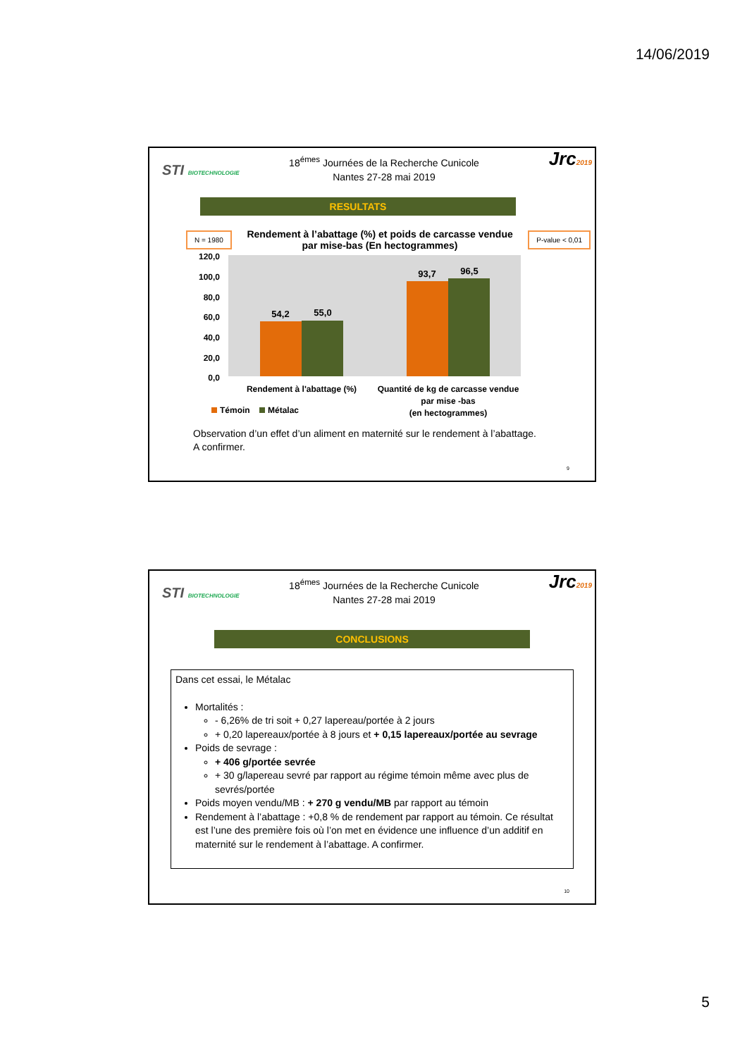14/06/2019
STI BIOTECHNOLOGIE
18<sup>émes</sup> Journées de la Recherche Cunicole
Nantes 27-28 mai 2019
Jrc2019
RESULTATS
N = 1980
Rendement à l’abattage (%) et poids de carcasse vendue
par mise-bas (En hectogrammes)
P-value < 0,01
120,0
100,0
80,0
60,0
40,0
20,0
0,0
54,2
55,0
93,7
96,5
Rendement à l'abattage (%)
Quantité de kg de carcasse vendue
par mise -bas
(en hectogrammes)
Témoin
Métalac
Observation d’un effet d’un aliment en maternité sur le rendement à l’abattage.
A confirmer.
9
STI BIOTECHNOLOGIE
18<sup>émes</sup> Journées de la Recherche Cunicole
Nantes 27-28 mai 2019
Jrc2019
CONCLUSIONS
Dans cet essai, le Métalac
Mortalités :
- 6,26% de tri soit + 0,27 lapereau/portée à 2 jours
+ 0,20 lapereaux/portée à 8 jours et + 0,15 lapereaux/portée au sevrage
Poids de sevrage :
+ 406 g/portée sevrée
+ 30 g/lapereau sevré par rapport au régime témoin même avec plus de sevrés/portée
Poids moyen vendu/MB : + 270 g vendu/MB par rapport au témoin
Rendement à l’abattage : +0,8 % de rendement par rapport au témoin. Ce résultat est l’une des première fois où l’on met en évidence une influence d’un additif en maternité sur le rendement à l’abattage. A confirmer.
10
5